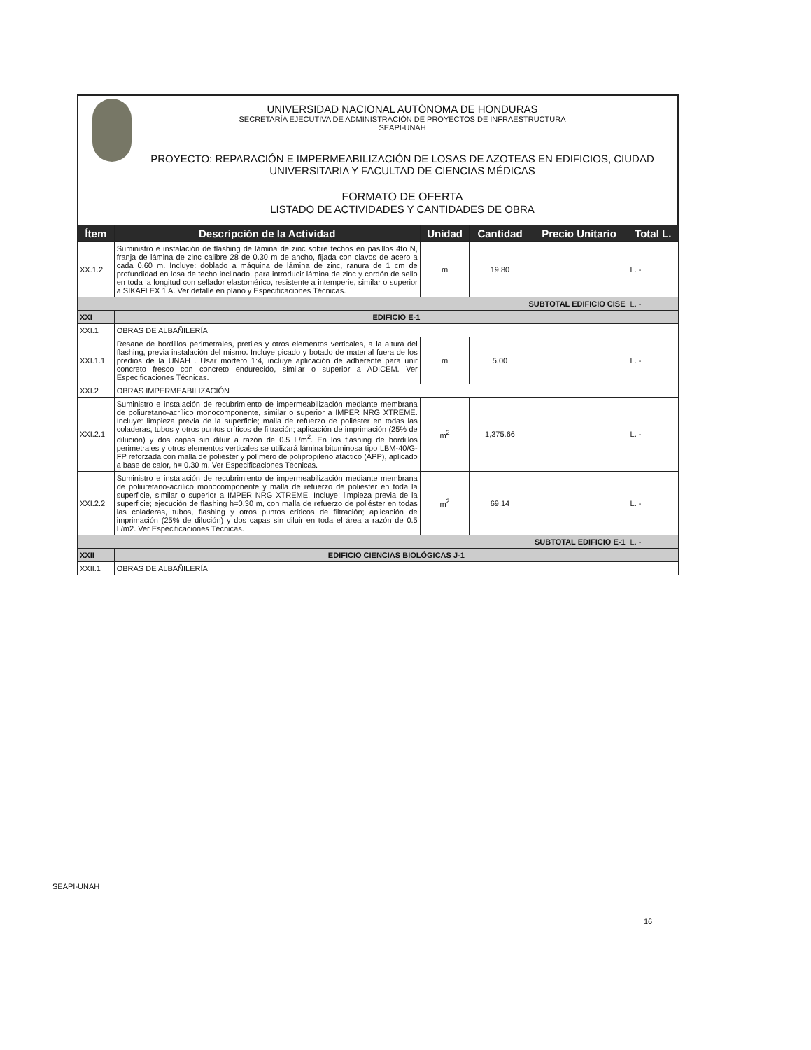UNIVERSIDAD NACIONAL AUTÓNOMA DE HONDURAS
SECRETARÍA EJECUTIVA DE ADMINISTRACIÓN DE PROYECTOS DE INFRAESTRUCTURA
SEAPI-UNAH
PROYECTO: REPARACIÓN E IMPERMEABILIZACIÓN DE LOSAS DE AZOTEAS EN EDIFICIOS, CIUDAD UNIVERSITARIA Y FACULTAD DE CIENCIAS MÉDICAS
FORMATO DE OFERTA
LISTADO DE ACTIVIDADES Y CANTIDADES DE OBRA
| Ítem | Descripción de la Actividad | Unidad | Cantidad | Precio Unitario | Total L. |
| --- | --- | --- | --- | --- | --- |
| XX.1.2 | Suministro e instalación de flashing de lámina de zinc sobre techos en pasillos 4to N, franja de lámina de zinc calibre 28 de 0.30 m de ancho, fijada con clavos de acero a cada 0.60 m. Incluye: doblado a máquina de lámina de zinc, ranura de 1 cm de profundidad en losa de techo inclinado, para introducir lámina de zinc y cordón de sello en toda la longitud con sellador elastomérico, resistente a intemperie, similar o superior a SIKAFLEX 1 A. Ver detalle en plano y Especificaciones Técnicas. | m | 19.80 | | L. - |
| SUBTOTAL EDIFICIO CISE | | | | | L. - |
| XXI | EDIFICIO E-1 | | | | |
| XXI.1 | OBRAS DE ALBAÑILERÍA | | | | |
| XXI.1.1 | Resane de bordillos perimetrales, pretiles y otros elementos verticales, a la altura del flashing, previa instalación del mismo. Incluye picado y botado de material fuera de los predios de la UNAH . Usar mortero 1:4, incluye aplicación de adherente para unir concreto fresco con concreto endurecido, similar o superior a ADICEM. Ver Especificaciones Técnicas. | m | 5.00 | | L. - |
| XXI.2 | OBRAS IMPERMEABILIZACIÓN | | | | |
| XXI.2.1 | Suministro e instalación de recubrimiento de impermeabilización mediante membrana de poliuretano-acrílico monocomponente, similar o superior a IMPER NRG XTREME. Incluye: limpieza previa de la superficie; malla de refuerzo de poliéster en todas las coladeras, tubos y otros puntos críticos de filtración; aplicación de imprimación (25% de dilución) y dos capas sin diluir a razón de 0.5 L/m<sup>2</sup>. En los flashing de bordillos perimetrales y otros elementos verticales se utilizará lámina bituminosa tipo LBM-40/G-FP reforzada con malla de poliéster y polímero de polipropileno atáctico (APP), aplicado a base de calor, h= 0.30 m. Ver Especificaciones Técnicas. | m<sup>2</sup> | 1,375.66 | | L. - |
| XXI.2.2 | Suministro e instalación de recubrimiento de impermeabilización mediante membrana de poliuretano-acrílico monocomponente y malla de refuerzo de poliéster en toda la superficie, similar o superior a IMPER NRG XTREME. Incluye: limpieza previa de la superficie; ejecución de flashing h=0.30 m, con malla de refuerzo de poliéster en todas las coladeras, tubos, flashing y otros puntos críticos de filtración; aplicación de imprimación (25% de dilución) y dos capas sin diluir en toda el área a razón de 0.5 L/m2. Ver Especificaciones Técnicas. | m<sup>2</sup> | 69.14 | | L. - |
| SUBTOTAL EDIFICIO E-1 | | | | | L. - |
| XXII | EDIFICIO CIENCIAS BIOLÓGICAS J-1 | | | | |
| XXII.1 | OBRAS DE ALBAÑILERÍA | | | | |
SEAPI-UNAH
16